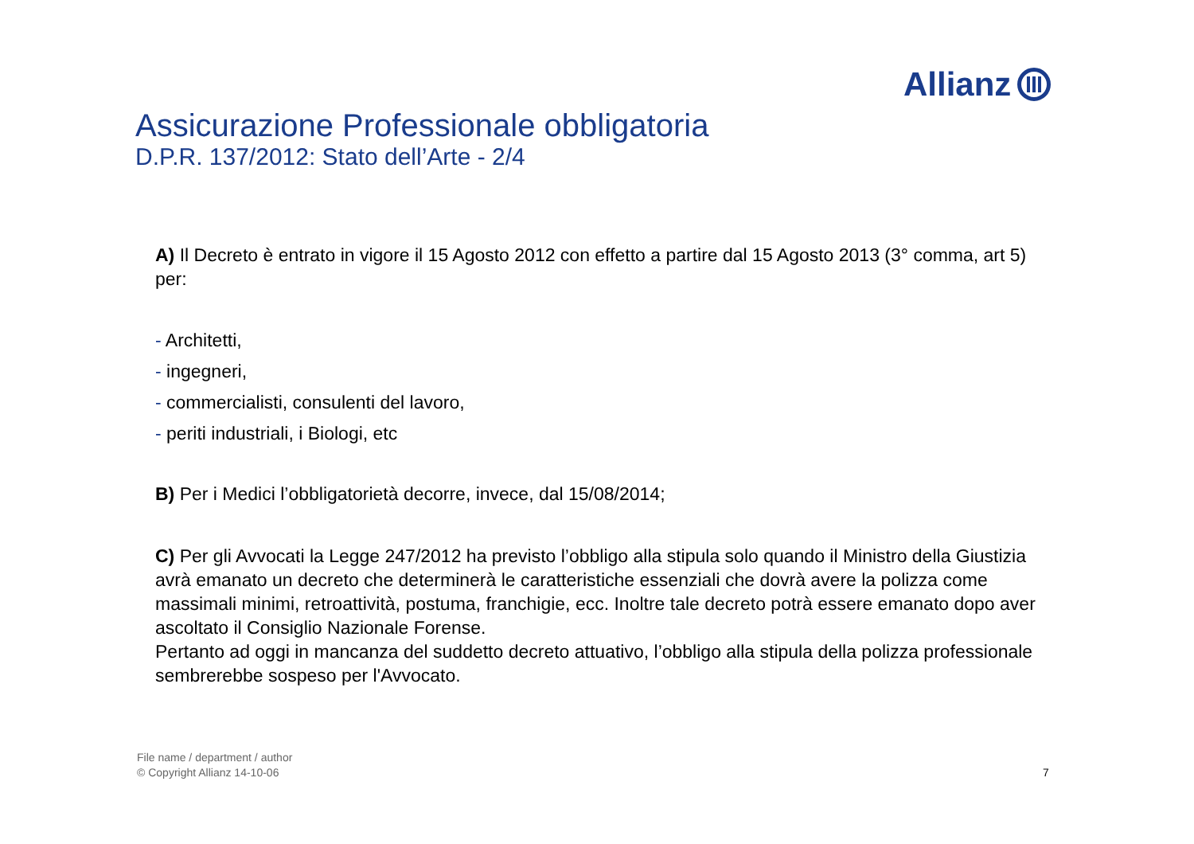Allianz
Assicurazione Professionale obbligatoria
D.P.R. 137/2012: Stato dell’Arte - 2/4
A) Il Decreto è entrato in vigore il 15 Agosto 2012 con effetto a partire dal 15 Agosto 2013 (3° comma, art 5) per:
- Architetti,
- ingegneri,
- commercialisti, consulenti del lavoro,
- periti industriali, i Biologi, etc
B) Per i Medici l’obbligatorietà decorre, invece, dal 15/08/2014;
C) Per gli Avvocati la Legge 247/2012 ha previsto l’obbligo alla stipula solo quando il Ministro della Giustizia avrà emanato un decreto che determinerà le caratteristiche essenziali che dovrà avere la polizza come massimali minimi, retroattività, postuma, franchigie, ecc. Inoltre tale decreto potrà essere emanato dopo aver ascoltato il Consiglio Nazionale Forense.
Pertanto ad oggi in mancanza del suddetto decreto attuativo, l’obbligo alla stipula della polizza professionale sembrerebbe sospeso per l'Avvocato.
File name / department / author
© Copyright Allianz 14-10-06
7